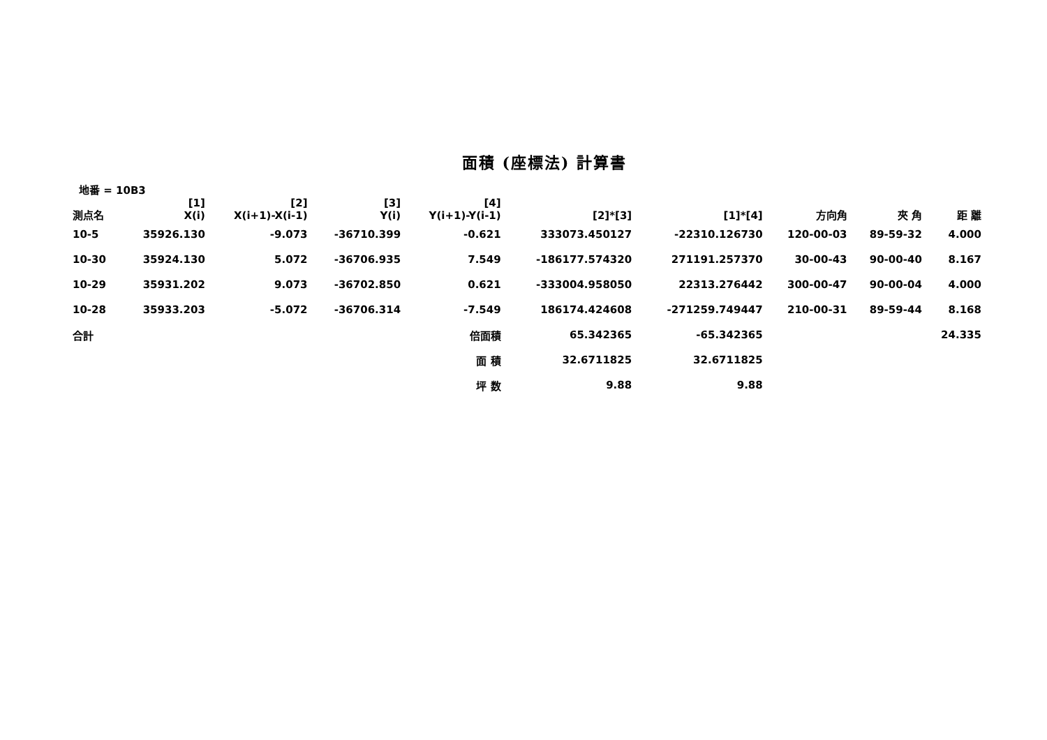面積 (座標法) 計算書
地番 = 10B3
| 測点名 | [1] X(i) | [2] X(i+1)-X(i-1) | [3] Y(i) | [4] Y(i+1)-Y(i-1) | [2]*[3] | [1]*[4] | 方向角 | 夾 角 | 距 離 |
| --- | --- | --- | --- | --- | --- | --- | --- | --- | --- |
| 10-5 | 35926.130 | -9.073 | -36710.399 | -0.621 | 333073.450127 | -22310.126730 | 120-00-03 | 89-59-32 | 4.000 |
| 10-30 | 35924.130 | 5.072 | -36706.935 | 7.549 | -186177.574320 | 271191.257370 | 30-00-43 | 90-00-40 | 8.167 |
| 10-29 | 35931.202 | 9.073 | -36702.850 | 0.621 | -333004.958050 | 22313.276442 | 300-00-47 | 90-00-04 | 4.000 |
| 10-28 | 35933.203 | -5.072 | -36706.314 | -7.549 | 186174.424608 | -271259.749447 | 210-00-31 | 89-59-44 | 8.168 |
| 合計 | | | | 倍面積 | 65.342365 | -65.342365 | | | 24.335 |
| | | | | 面 積 | 32.6711825 | 32.6711825 | | | |
| | | | | 坪 数 | 9.88 | 9.88 | | | |